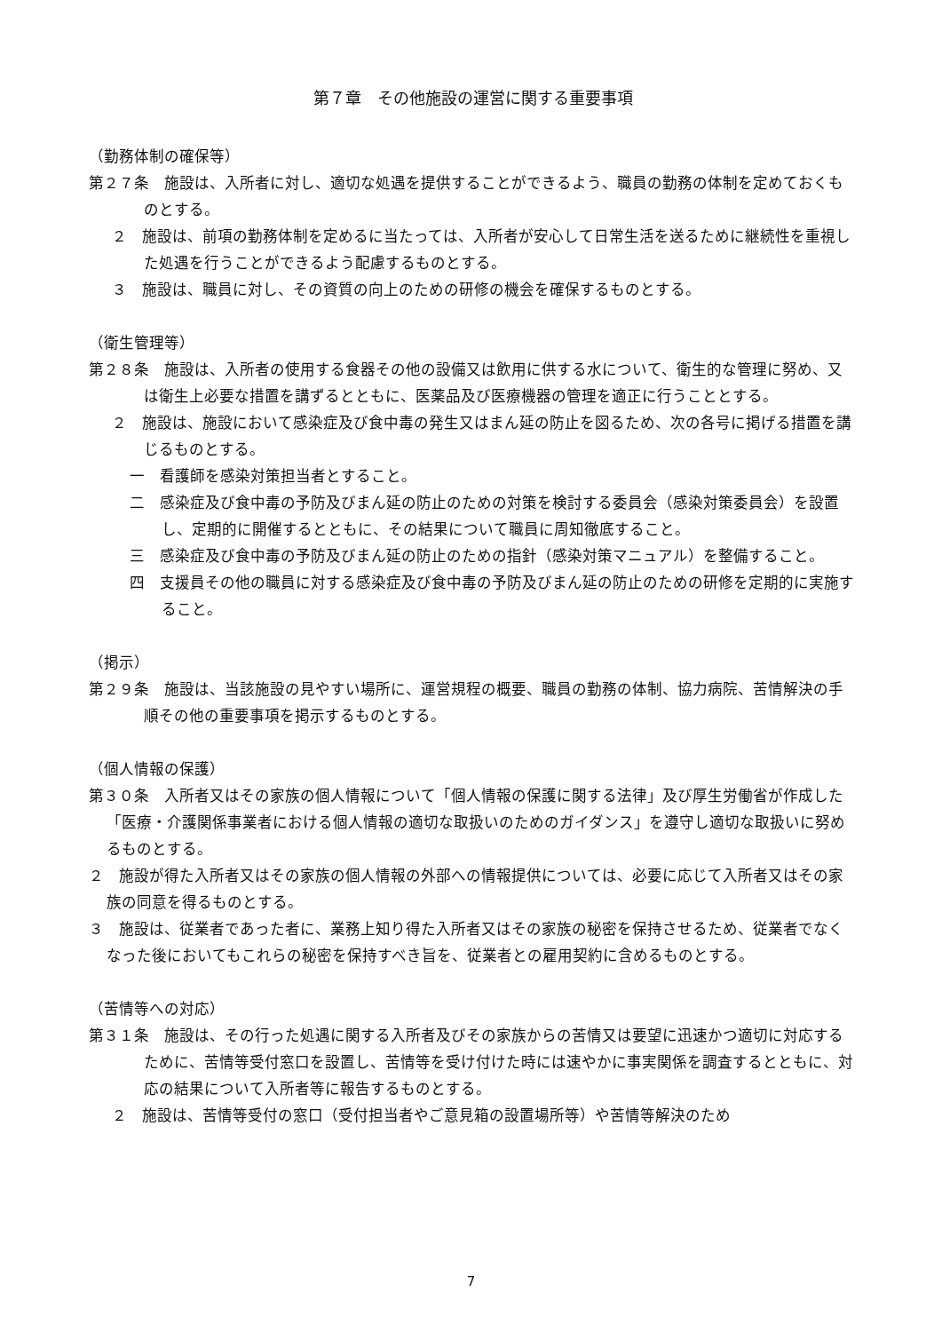第７章　その他施設の運営に関する重要事項
（勤務体制の確保等）
第２７条　施設は、入所者に対し、適切な処遇を提供することができるよう、職員の勤務の体制を定めておくものとする。
２　施設は、前項の勤務体制を定めるに当たっては、入所者が安心して日常生活を送るために継続性を重視した処遇を行うことができるよう配慮するものとする。
３　施設は、職員に対し、その資質の向上のための研修の機会を確保するものとする。
（衛生管理等）
第２８条　施設は、入所者の使用する食器その他の設備又は飲用に供する水について、衛生的な管理に努め、又は衛生上必要な措置を講ずるとともに、医薬品及び医療機器の管理を適正に行うこととする。
２　施設は、施設において感染症及び食中毒の発生又はまん延の防止を図るため、次の各号に掲げる措置を講じるものとする。
一　看護師を感染対策担当者とすること。
二　感染症及び食中毒の予防及びまん延の防止のための対策を検討する委員会（感染対策委員会）を設置し、定期的に開催するとともに、その結果について職員に周知徹底すること。
三　感染症及び食中毒の予防及びまん延の防止のための指針（感染対策マニュアル）を整備すること。
四　支援員その他の職員に対する感染症及び食中毒の予防及びまん延の防止のための研修を定期的に実施すること。
（掲示）
第２９条　施設は、当該施設の見やすい場所に、運営規程の概要、職員の勤務の体制、協力病院、苦情解決の手順その他の重要事項を掲示するものとする。
（個人情報の保護）
第３０条　入所者又はその家族の個人情報について「個人情報の保護に関する法律」及び厚生労働省が作成した「医療・介護関係事業者における個人情報の適切な取扱いのためのガイダンス」を遵守し適切な取扱いに努めるものとする。
２　施設が得た入所者又はその家族の個人情報の外部への情報提供については、必要に応じて入所者又はその家族の同意を得るものとする。
３　施設は、従業者であった者に、業務上知り得た入所者又はその家族の秘密を保持させるため、従業者でなくなった後においてもこれらの秘密を保持すべき旨を、従業者との雇用契約に含めるものとする。
（苦情等への対応）
第３１条　施設は、その行った処遇に関する入所者及びその家族からの苦情又は要望に迅速かつ適切に対応するために、苦情等受付窓口を設置し、苦情等を受け付けた時には速やかに事実関係を調査するとともに、対応の結果について入所者等に報告するものとする。
２　施設は、苦情等受付の窓口（受付担当者やご意見箱の設置場所等）や苦情等解決のため
7